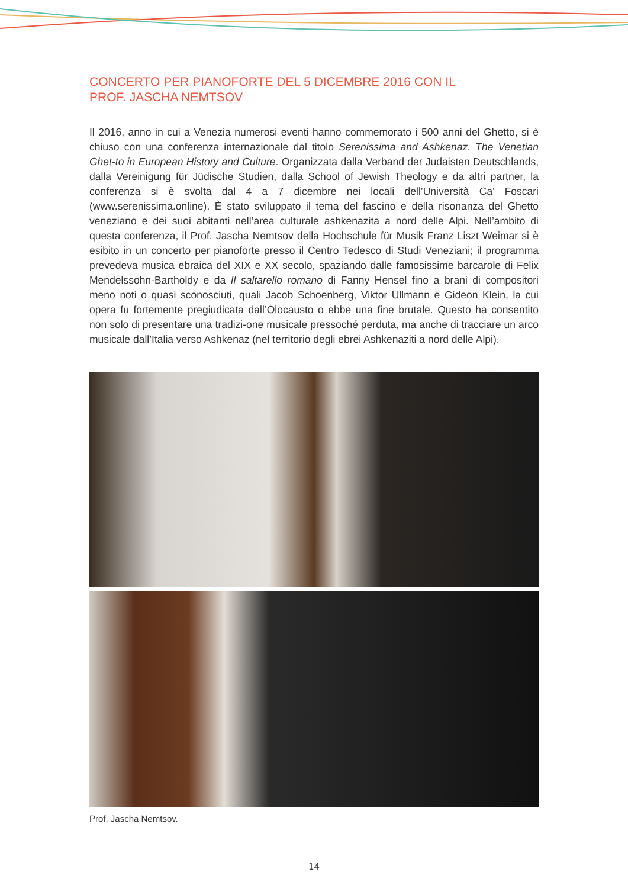CONCERTO PER PIANOFORTE DEL 5 DICEMBRE 2016 CON IL
PROF. JASCHA NEMTSOV
Il 2016, anno in cui a Venezia numerosi eventi hanno commemorato i 500 anni del Ghetto, si è chiuso con una conferenza internazionale dal titolo Serenissima and Ashkenaz. The Venetian Ghet-to in European History and Culture. Organizzata dalla Verband der Judaisten Deutschlands, dalla Vereinigung für Jüdische Studien, dalla School of Jewish Theology e da altri partner, la conferenza si è svolta dal 4 a 7 dicembre nei locali dell’Università Ca’ Foscari (www.serenissima.online). È stato sviluppato il tema del fascino e della risonanza del Ghetto veneziano e dei suoi abitanti nell’area culturale ashkenazita a nord delle Alpi. Nell’ambito di questa conferenza, il Prof. Jascha Nemtsov della Hochschule für Musik Franz Liszt Weimar si è esibito in un concerto per pianoforte presso il Centro Tedesco di Studi Veneziani; il programma prevedeva musica ebraica del XIX e XX secolo, spaziando dalle famosissime barcarole di Felix Mendelssohn-Bartholdy e da Il saltarello romano di Fanny Hensel fino a brani di compositori meno noti o quasi sconosciuti, quali Jacob Schoenberg, Viktor Ullmann e Gideon Klein, la cui opera fu fortemente pregiudicata dall’Olocausto o ebbe una fine brutale. Questo ha consentito non solo di presentare una tradizi-one musicale pressoché perduta, ma anche di tracciare un arco musicale dall’Italia verso Ashkenaz (nel territorio degli ebrei Ashkenaziti a nord delle Alpi).
Prof. Jascha Nemtsov.
14